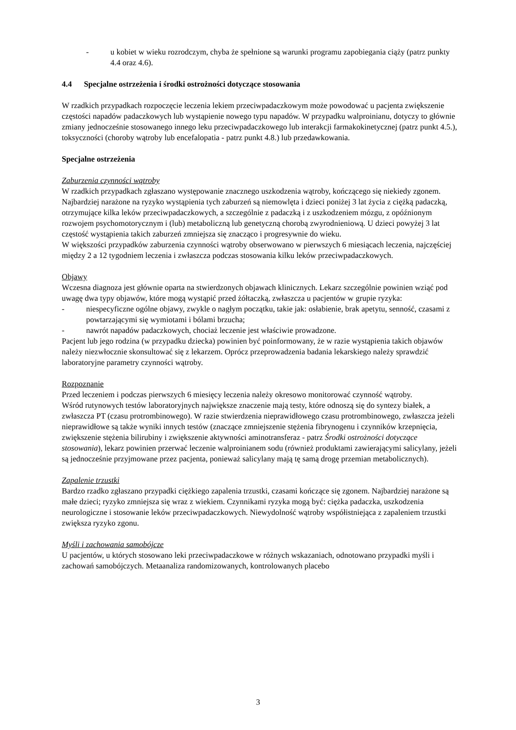- u kobiet w wieku rozrodczym, chyba że spełnione są warunki programu zapobiegania ciąży (patrz punkty 4.4 oraz 4.6).
4.4 Specjalne ostrzeżenia i środki ostrożności dotyczące stosowania
W rzadkich przypadkach rozpoczęcie leczenia lekiem przeciwpadaczkowym może powodować u pacjenta zwiększenie częstości napadów padaczkowych lub wystąpienie nowego typu napadów. W przypadku walproinianu, dotyczy to głównie zmiany jednocześnie stosowanego innego leku przeciwpadaczkowego lub interakcji farmakokinetycznej (patrz punkt 4.5.), toksyczności (choroby wątroby lub encefalopatia - patrz punkt 4.8.) lub przedawkowania.
Specjalne ostrzeżenia
Zaburzenia czynności wątroby
W rzadkich przypadkach zgłaszano występowanie znacznego uszkodzenia wątroby, kończącego się niekiedy zgonem.
Najbardziej narażone na ryzyko wystąpienia tych zaburzeń są niemowlęta i dzieci poniżej 3 lat życia z ciężką padaczką, otrzymujące kilka leków przeciwpadaczkowych, a szczególnie z padaczką i z uszkodzeniem mózgu, z opóźnionym rozwojem psychomotorycznym i (lub) metaboliczną lub genetyczną chorobą zwyrodnieniową. U dzieci powyżej 3 lat częstość wystąpienia takich zaburzeń zmniejsza się znacząco i progresywnie do wieku.
W większości przypadków zaburzenia czynności wątroby obserwowano w pierwszych 6 miesiącach leczenia, najczęściej między 2 a 12 tygodniem leczenia i zwłaszcza podczas stosowania kilku leków przeciwpadaczkowych.
Objawy
Wczesna diagnoza jest głównie oparta na stwierdzonych objawach klinicznych. Lekarz szczególnie powinien wziąć pod uwagę dwa typy objawów, które mogą wystąpić przed żółtaczką, zwłaszcza u pacjentów w grupie ryzyka:
- niespecyficzne ogólne objawy, zwykle o nagłym początku, takie jak: osłabienie, brak apetytu, senność, czasami z powtarzającymi się wymiotami i bólami brzucha;
- nawrót napadów padaczkowych, chociaż leczenie jest właściwie prowadzone.
Pacjent lub jego rodzina (w przypadku dziecka) powinien być poinformowany, że w razie wystąpienia takich objawów należy niezwłocznie skonsultować się z lekarzem. Oprócz przeprowadzenia badania lekarskiego należy sprawdzić laboratoryjne parametry czynności wątroby.
Rozpoznanie
Przed leczeniem i podczas pierwszych 6 miesięcy leczenia należy okresowo monitorować czynność wątroby.
Wśród rutynowych testów laboratoryjnych największe znaczenie mają testy, które odnoszą się do syntezy białek, a zwłaszcza PT (czasu protrombinowego). W razie stwierdzenia nieprawidłowego czasu protrombinowego, zwłaszcza jeżeli nieprawidłowe są także wyniki innych testów (znaczące zmniejszenie stężenia fibrynogenu i czynników krzepnięcia, zwiększenie stężenia bilirubiny i zwiększenie aktywności aminotransferaz - patrz Środki ostrożności dotyczące stosowania), lekarz powinien przerwać leczenie walproinianem sodu (również produktami zawierającymi salicylany, jeżeli są jednocześnie przyjmowane przez pacjenta, ponieważ salicylany mają tę samą drogę przemian metabolicznych).
Zapalenie trzustki
Bardzo rzadko zgłaszano przypadki ciężkiego zapalenia trzustki, czasami kończące się zgonem. Najbardziej narażone są małe dzieci; ryzyko zmniejsza się wraz z wiekiem. Czynnikami ryzyka mogą być: ciężka padaczka, uszkodzenia neurologiczne i stosowanie leków przeciwpadaczkowych. Niewydolność wątroby współistniejąca z zapaleniem trzustki zwiększa ryzyko zgonu.
Myśli i zachowania samobójcze
U pacjentów, u których stosowano leki przeciwpadaczkowe w różnych wskazaniach, odnotowano przypadki myśli i zachowań samobójczych. Metaanaliza randomizowanych, kontrolowanych placebo
3